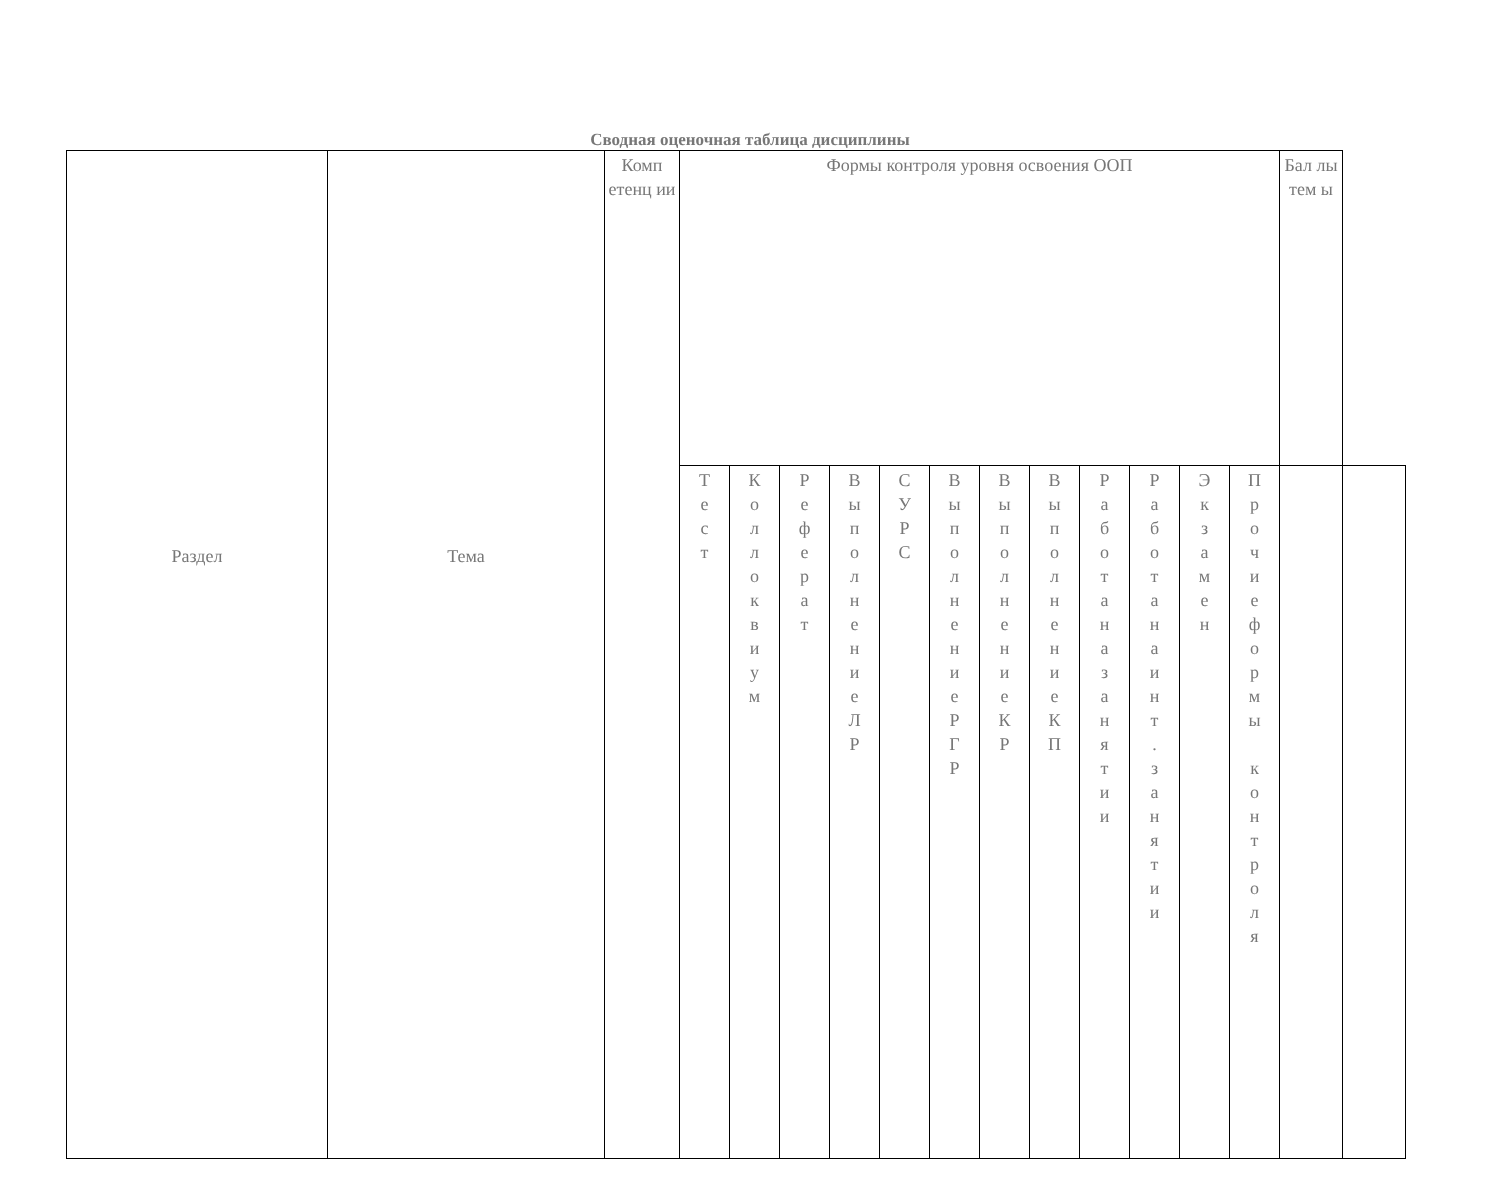Сводная оценочная таблица дисциплины
| Раздел | Тема | Комп етенц ии | Формы контроля уровня освоения ООП | | | | | | | | | | | | Бал лы тем ы | |
| | | | Т е с т | К о л л о к в и у м | Р е ф е р а т | В ы п о л н е н и е Л Р | С У Р С | В ы п о л н е н и е Р Г Р | В ы п о л н е н и е К Р | В ы п о л н е н и е К П | Р а б о т а н а з а н я т и и | Р а б о т а н а и н т . з а н я т и и | Э к з а м е н | П р о ч и е ф о р м ы к о н т р о л я | | |